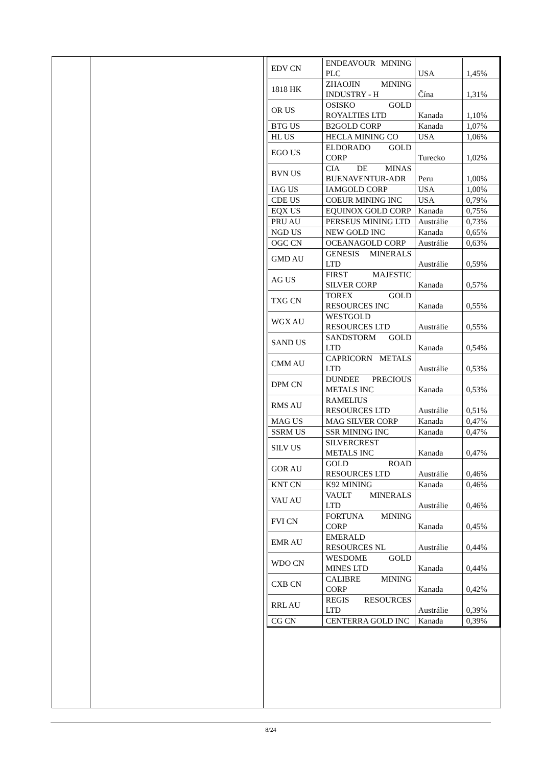| | | / EDV CN / ENDEAVOUR MINING PLC / USA / 1,45% / / 1818 HK / ZHAOJIN MINING INDUSTRY - H / Čína / 1,31% / / OR US / OSISKO GOLD ROYALTIES LTD / Kanada / 1,10% / / BTG US / B2GOLD CORP / Kanada / 1,07% / / HL US / HECLA MINING CO / USA / 1,06% / / EGO US / ELDORADO GOLD CORP / Turecko / 1,02% / / BVN US / CIA DE MINAS BUENAVENTUR-ADR / Peru / 1,00% / / IAG US / IAMGOLD CORP / USA / 1,00% / / CDE US / COEUR MINING INC / USA / 0,79% / / EQX US / EQUINOX GOLD CORP / Kanada / 0,75% / / PRU AU / PERSEUS MINING LTD / Austrálie / 0,73% / / NGD US / NEW GOLD INC / Kanada / 0,65% / / OGC CN / OCEANAGOLD CORP / Austrálie / 0,63% / / GMD AU / GENESIS MINERALS LTD / Austrálie / 0,59% / / AG US / FIRST MAJESTIC SILVER CORP / Kanada / 0,57% / / TXG CN / TOREX GOLD RESOURCES INC / Kanada / 0,55% / / WGX AU / WESTGOLD RESOURCES LTD / Austrálie / 0,55% / / SAND US / SANDSTORM GOLD LTD / Kanada / 0,54% / / CMM AU / CAPRICORN METALS LTD / Austrálie / 0,53% / / DPM CN / DUNDEE PRECIOUS METALS INC / Kanada / 0,53% / / RMS AU / RAMELIUS RESOURCES LTD / Austrálie / 0,51% / / MAG US / MAG SILVER CORP / Kanada / 0,47% / / SSRM US / SSR MINING INC / Kanada / 0,47% / / SILV US / SILVERCREST METALS INC / Kanada / 0,47% / / GOR AU / GOLD ROAD RESOURCES LTD / Austrálie / 0,46% / / KNT CN / K92 MINING / Kanada / 0,46% / / VAU AU / VAULT MINERALS LTD / Austrálie / 0,46% / / FVI CN / FORTUNA MINING CORP / Kanada / 0,45% / / EMR AU / EMERALD RESOURCES NL / Austrálie / 0,44% / / WDO CN / WESDOME GOLD MINES LTD / Kanada / 0,44% / / CXB CN / CALIBRE MINING CORP / Kanada / 0,42% / / RRL AU / REGIS RESOURCES LTD / Austrálie / 0,39% / / CG CN / CENTERRA GOLD INC / Kanada / 0,39% / |
8/24